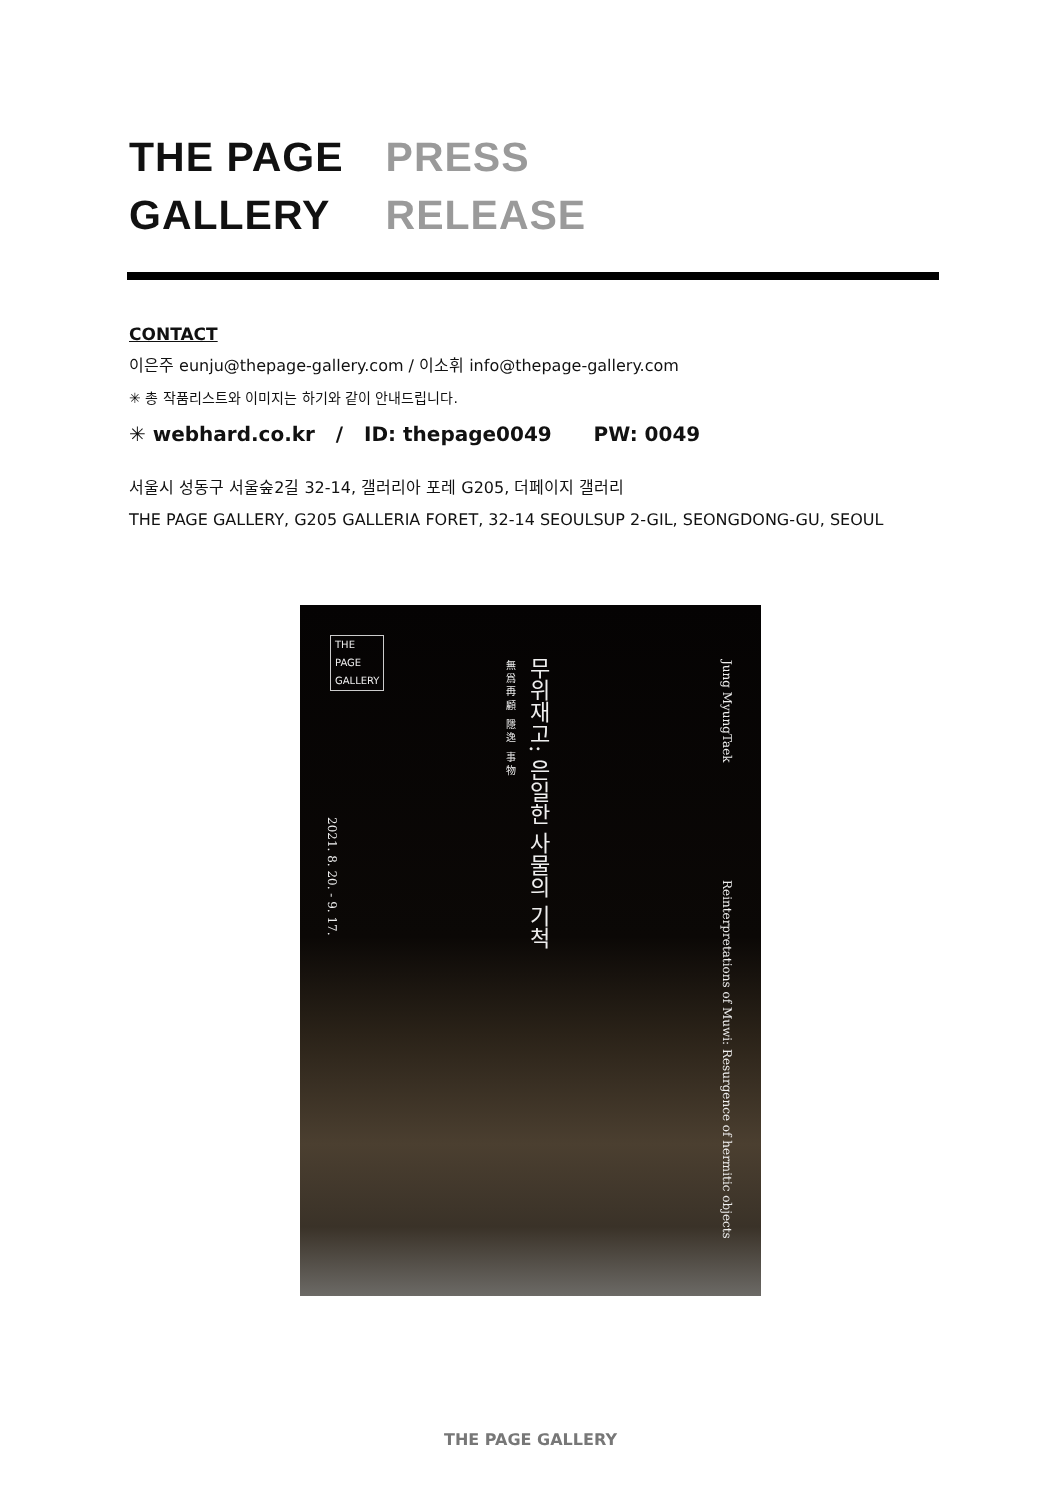THE PAGE
GALLERY
PRESS
RELEASE
CONTACT
이은주 eunju@thepage-gallery.com / 이소휘 info@thepage-gallery.com
✳ 총 작품리스트와 이미지는 하기와 같이 안내드립니다.
✳ webhard.co.kr / ID: thepage0049 PW: 0049
서울시 성동구 서울숲2길 32-14, 갤러리아 포레 G205, 더페이지 갤러리
THE PAGE GALLERY, G205 GALLERIA FORET, 32-14 SEOULSUP 2-GIL, SEONGDONG-GU, SEOUL
THE
PAGE
GALLERY
2021. 8. 20. - 9. 17.
無 爲 再 顧 隱 逸 事 物
무위재고: 은일한 사물의 기척
Jung MyungTaek
Reinterpretations of Muwi: Resurgence of hermitic objects
THE PAGE GALLERY